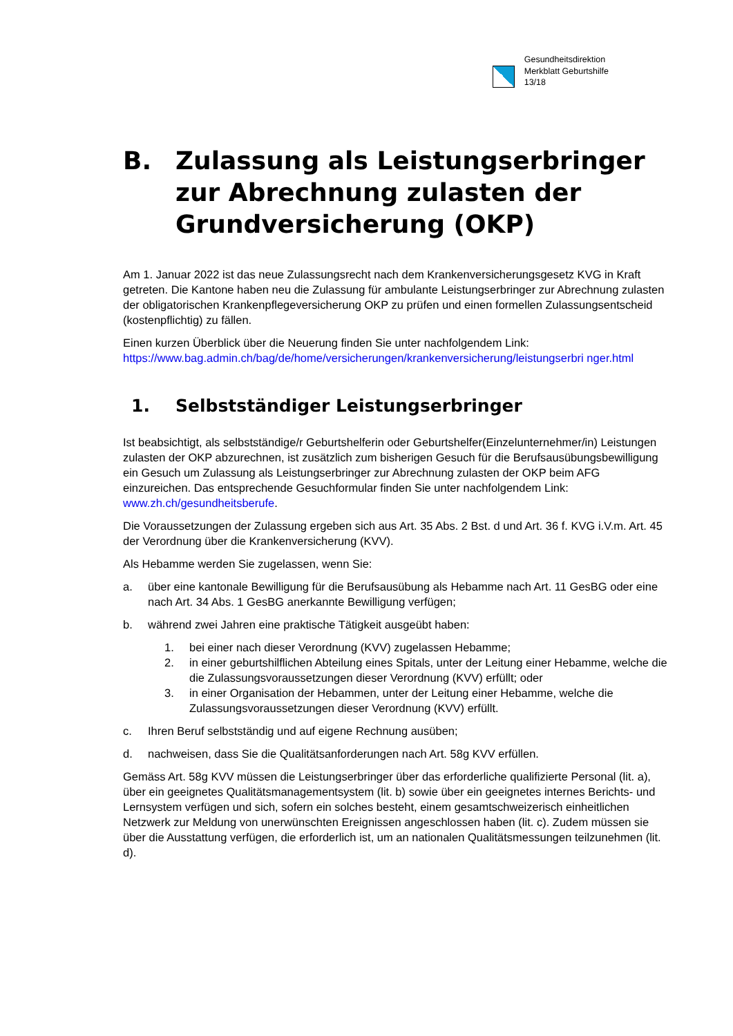Gesundheitsdirektion
Merkblatt Geburtshilfe
13/18
B. Zulassung als Leistungserbringer zur Abrechnung zulasten der Grundversicherung (OKP)
Am 1. Januar 2022 ist das neue Zulassungsrecht nach dem Krankenversicherungsgesetz KVG in Kraft getreten. Die Kantone haben neu die Zulassung für ambulante Leistungserbringer zur Abrechnung zulasten der obligatorischen Krankenpflegeversicherung OKP zu prüfen und einen formellen Zulassungsentscheid (kostenpflichtig) zu fällen.
Einen kurzen Überblick über die Neuerung finden Sie unter nachfolgendem Link: https://www.bag.admin.ch/bag/de/home/versicherungen/krankenversicherung/leistungserbri nger.html
1. Selbstständiger Leistungserbringer
Ist beabsichtigt, als selbstständige/r Geburtshelferin oder Geburtshelfer(Einzelunternehmer/in) Leistungen zulasten der OKP abzurechnen, ist zusätzlich zum bisherigen Gesuch für die Berufsausübungsbewilligung ein Gesuch um Zulassung als Leistungserbringer zur Abrechnung zulasten der OKP beim AFG einzureichen. Das entsprechende Gesuchformular finden Sie unter nachfolgendem Link: www.zh.ch/gesundheitsberufe.
Die Voraussetzungen der Zulassung ergeben sich aus Art. 35 Abs. 2 Bst. d und Art. 36 f. KVG i.V.m. Art. 45 der Verordnung über die Krankenversicherung (KVV).
Als Hebamme werden Sie zugelassen, wenn Sie:
a. über eine kantonale Bewilligung für die Berufsausübung als Hebamme nach Art. 11 GesBG oder eine nach Art. 34 Abs. 1 GesBG anerkannte Bewilligung verfügen;
b. während zwei Jahren eine praktische Tätigkeit ausgeübt haben:
1. bei einer nach dieser Verordnung (KVV) zugelassen Hebamme;
2. in einer geburtshilflichen Abteilung eines Spitals, unter der Leitung einer Hebamme, welche die die Zulassungsvoraussetzungen dieser Verordnung (KVV) erfüllt; oder
3. in einer Organisation der Hebammen, unter der Leitung einer Hebamme, welche die Zulassungsvoraussetzungen dieser Verordnung (KVV) erfüllt.
c. Ihren Beruf selbstständig und auf eigene Rechnung ausüben;
d. nachweisen, dass Sie die Qualitätsanforderungen nach Art. 58g KVV erfüllen.
Gemäss Art. 58g KVV müssen die Leistungserbringer über das erforderliche qualifizierte Personal (lit. a), über ein geeignetes Qualitätsmanagementsystem (lit. b) sowie über ein geeignetes internes Berichts- und Lernsystem verfügen und sich, sofern ein solches besteht, einem gesamtschweizerisch einheitlichen Netzwerk zur Meldung von unerwünschten Ereignissen angeschlossen haben (lit. c). Zudem müssen sie über die Ausstattung verfügen, die erforderlich ist, um an nationalen Qualitätsmessungen teilzunehmen (lit. d).